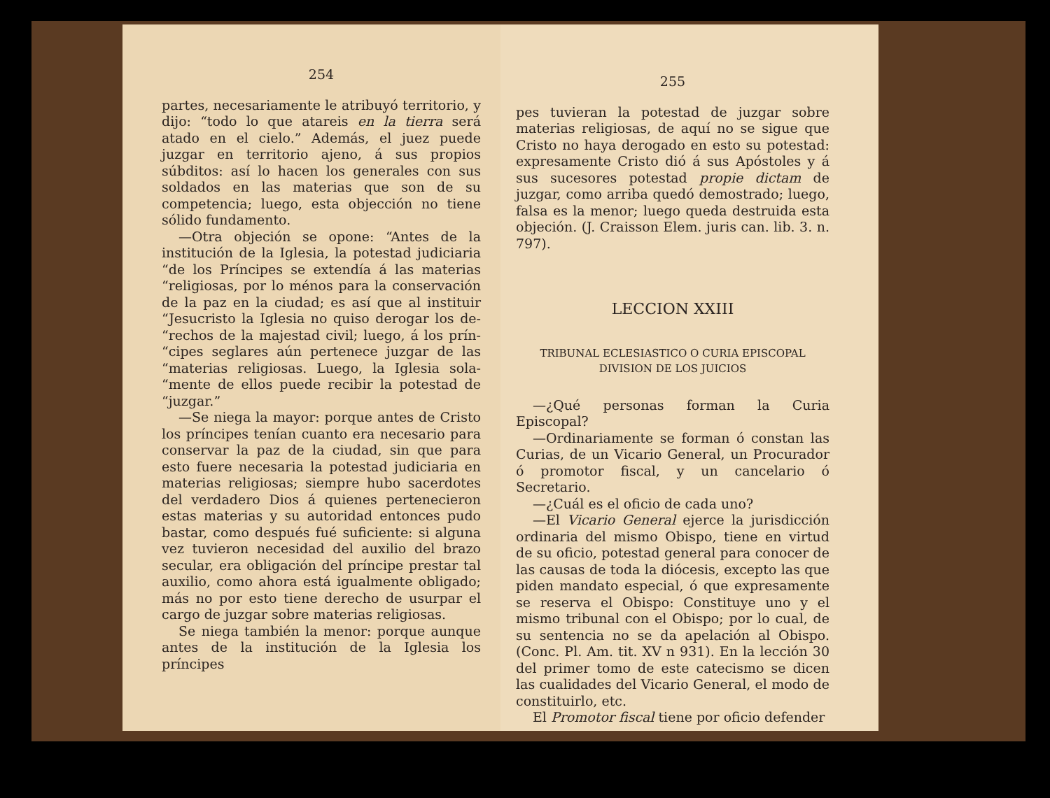254
partes, necesariamente le atribuyó territorio, y dijo: “todo lo que atareis en la tierra será atado en el cielo.” Además, el juez puede juzgar en territorio ajeno, á sus propios súbditos: así lo hacen los generales con sus soldados en las materias que son de su competencia; luego, esta objección no tiene sólido fundamento.
—Otra objeción se opone: “Antes de la institución de la Iglesia, la potestad judiciaria “de los Príncipes se extendía á las materias “religiosas, por lo ménos para la conservación de la paz en la ciudad; es así que al instituir “Jesucristo la Iglesia no quiso derogar los de- “rechos de la majestad civil; luego, á los prín- “cipes seglares aún pertenece juzgar de las “materias religiosas. Luego, la Iglesia sola- “mente de ellos puede recibir la potestad de “juzgar.”
—Se niega la mayor: porque antes de Cristo los príncipes tenían cuanto era necesario para conservar la paz de la ciudad, sin que para esto fuere necesaria la potestad judiciaria en materias religiosas; siempre hubo sacerdotes del verdadero Dios á quienes pertenecieron estas materias y su autoridad entonces pudo bastar, como después fué suficiente: si alguna vez tuvieron necesidad del auxilio del brazo secular, era obligación del príncipe prestar tal auxilio, como ahora está igualmente obligado; más no por esto tiene derecho de usurpar el cargo de juzgar sobre materias religiosas.
Se niega también la menor: porque aunque antes de la institución de la Iglesia los príncipes
255
pes tuvieran la potestad de juzgar sobre materias religiosas, de aquí no se sigue que Cristo no haya derogado en esto su potestad: expresamente Cristo dió á sus Apóstoles y á sus sucesores potestad propie dictam de juzgar, como arriba quedó demostrado; luego, falsa es la menor; luego queda destruida esta objeción. (J. Craisson Elem. juris can. lib. 3. n. 797).
LECCION XXIII
TRIBUNAL ECLESIASTICO O CURIA EPISCOPAL
DIVISION DE LOS JUICIOS
—¿Qué personas forman la Curia Episcopal?
—Ordinariamente se forman ó constan las Curias, de un Vicario General, un Procurador ó promotor fiscal, y un cancelario ó Secretario.
—¿Cuál es el oficio de cada uno?
—El Vicario General ejerce la jurisdicción ordinaria del mismo Obispo, tiene en virtud de su oficio, potestad general para conocer de las causas de toda la diócesis, excepto las que piden mandato especial, ó que expresamente se reserva el Obispo: Constituye uno y el mismo tribunal con el Obispo; por lo cual, de su sentencia no se da apelación al Obispo. (Conc. Pl. Am. tit. XV n 931). En la lección 30 del primer tomo de este catecismo se dicen las cualidades del Vicario General, el modo de constituirlo, etc.
El Promotor fiscal tiene por oficio defender